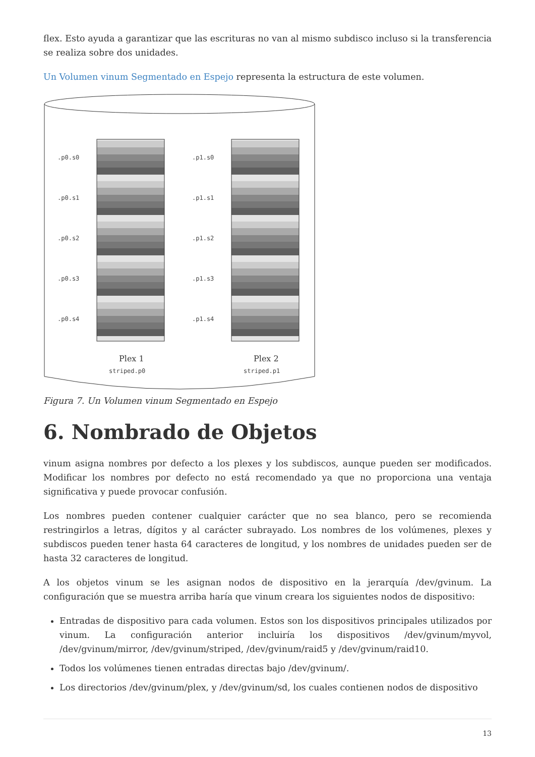flex. Esto ayuda a garantizar que las escrituras no van al mismo subdisco incluso si la transferencia se realiza sobre dos unidades.
Un Volumen vinum Segmentado en Espejo representa la estructura de este volumen.
.p0.s0
.p0.s1
.p0.s2
.p0.s3
.p0.s4
.p1.s0
.p1.s1
.p1.s2
.p1.s3
.p1.s4
striped.p0
striped.p1
Plex 1
Plex 2
Figura 7. Un Volumen vinum Segmentado en Espejo
6. Nombrado de Objetos
vinum asigna nombres por defecto a los plexes y los subdiscos, aunque pueden ser modificados. Modificar los nombres por defecto no está recomendado ya que no proporciona una ventaja significativa y puede provocar confusión.
Los nombres pueden contener cualquier carácter que no sea blanco, pero se recomienda restringirlos a letras, dígitos y al carácter subrayado. Los nombres de los volúmenes, plexes y subdiscos pueden tener hasta 64 caracteres de longitud, y los nombres de unidades pueden ser de hasta 32 caracteres de longitud.
A los objetos vinum se les asignan nodos de dispositivo en la jerarquía /dev/gvinum. La configuración que se muestra arriba haría que vinum creara los siguientes nodos de dispositivo:
Entradas de dispositivo para cada volumen. Estos son los dispositivos principales utilizados por vinum. La configuración anterior incluiría los dispositivos /dev/gvinum/myvol, /dev/gvinum/mirror, /dev/gvinum/striped, /dev/gvinum/raid5 y /dev/gvinum/raid10.
Todos los volúmenes tienen entradas directas bajo /dev/gvinum/.
Los directorios /dev/gvinum/plex, y /dev/gvinum/sd, los cuales contienen nodos de dispositivo
13